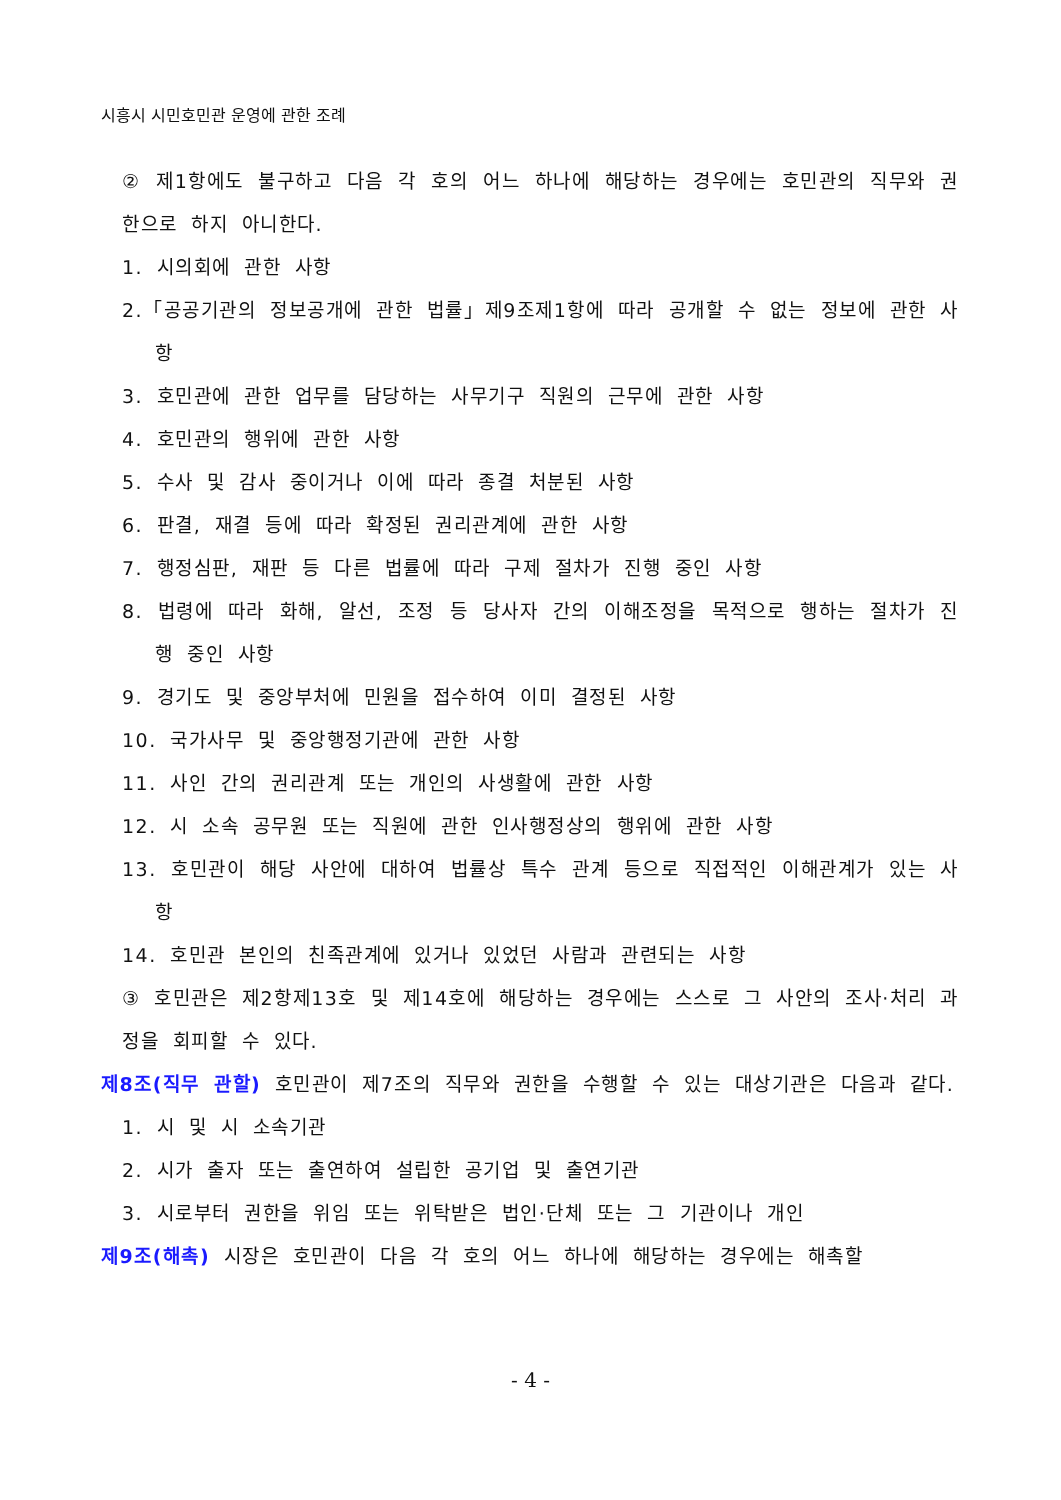시흥시 시민호민관 운영에 관한 조례
② 제1항에도 불구하고 다음 각 호의 어느 하나에 해당하는 경우에는 호민관의 직무와 권한으로 하지 아니한다.
1. 시의회에 관한 사항
2.「공공기관의 정보공개에 관한 법률」제9조제1항에 따라 공개할 수 없는 정보에 관한 사항
3. 호민관에 관한 업무를 담당하는 사무기구 직원의 근무에 관한 사항
4. 호민관의 행위에 관한 사항
5. 수사 및 감사 중이거나 이에 따라 종결 처분된 사항
6. 판결, 재결 등에 따라 확정된 권리관계에 관한 사항
7. 행정심판, 재판 등 다른 법률에 따라 구제 절차가 진행 중인 사항
8. 법령에 따라 화해, 알선, 조정 등 당사자 간의 이해조정을 목적으로 행하는 절차가 진행 중인 사항
9. 경기도 및 중앙부처에 민원을 접수하여 이미 결정된 사항
10. 국가사무 및 중앙행정기관에 관한 사항
11. 사인 간의 권리관계 또는 개인의 사생활에 관한 사항
12. 시 소속 공무원 또는 직원에 관한 인사행정상의 행위에 관한 사항
13. 호민관이 해당 사안에 대하여 법률상 특수 관계 등으로 직접적인 이해관계가 있는 사항
14. 호민관 본인의 친족관계에 있거나 있었던 사람과 관련되는 사항
③ 호민관은 제2항제13호 및 제14호에 해당하는 경우에는 스스로 그 사안의 조사·처리 과정을 회피할 수 있다.
제8조(직무 관할) 호민관이 제7조의 직무와 권한을 수행할 수 있는 대상기관은 다음과 같다.
1. 시 및 시 소속기관
2. 시가 출자 또는 출연하여 설립한 공기업 및 출연기관
3. 시로부터 권한을 위임 또는 위탁받은 법인·단체 또는 그 기관이나 개인
제9조(해촉) 시장은 호민관이 다음 각 호의 어느 하나에 해당하는 경우에는 해촉할
- 4 -